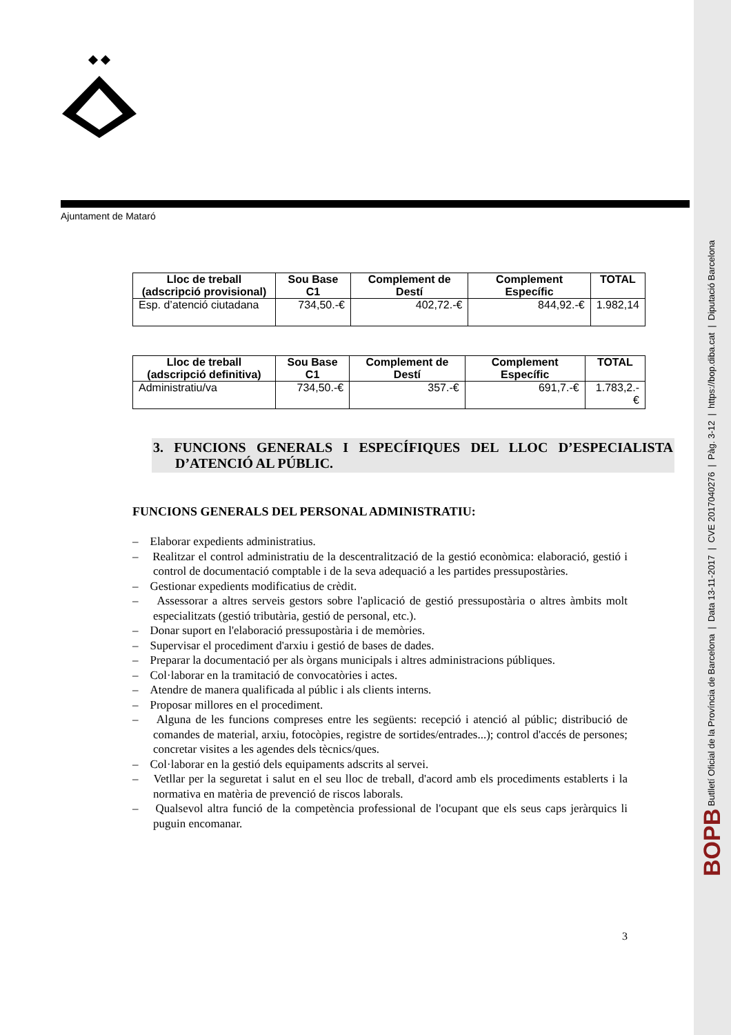BOPB Butlletí Oficial de la Província de Barcelona | Data 13-11-2017 | CVE 2017040276 | Pàg. 3-12 | https://bop.diba.cat | Diputació Barcelona
Ajuntament de Mataró
| Lloc de treball (adscripció provisional) | Sou Base C1 | Complement de Destí | Complement Específic | TOTAL |
| --- | --- | --- | --- | --- |
| Esp. d’atenció ciutadana | 734,50.-€ | 402,72.-€ | 844,92.-€ | 1.982,14 |
| Lloc de treball (adscripció definitiva) | Sou Base C1 | Complement de Destí | Complement Específic | TOTAL |
| --- | --- | --- | --- | --- |
| Administratiu/va | 734,50.-€ | 357.-€ | 691,7.-€ | 1.783,2.-€ |
3. FUNCIONS GENERALS I ESPECÍFIQUES DEL LLOC D’ESPECIALISTA D’ATENCIÓ AL PÚBLIC.
FUNCIONS GENERALS DEL PERSONAL ADMINISTRATIU:
– Elaborar expedients administratius.
– Realitzar el control administratiu de la descentralització de la gestió econòmica: elaboració, gestió i control de documentació comptable i de la seva adequació a les partides pressupostàries.
– Gestionar expedients modificatius de crèdit.
– Assessorar a altres serveis gestors sobre l'aplicació de gestió pressupostària o altres àmbits molt especialitzats (gestió tributària, gestió de personal, etc.).
– Donar suport en l'elaboració pressupostària i de memòries.
– Supervisar el procediment d'arxiu i gestió de bases de dades.
– Preparar la documentació per als òrgans municipals i altres administracions públiques.
– Col·laborar en la tramitació de convocatòries i actes.
– Atendre de manera qualificada al públic i als clients interns.
– Proposar millores en el procediment.
– Alguna de les funcions compreses entre les següents: recepció i atenció al públic; distribució de comandes de material, arxiu, fotocòpies, registre de sortides/entrades...); control d'accés de persones; concretar visites a les agendes dels tècnics/ques.
– Col·laborar en la gestió dels equipaments adscrits al servei.
– Vetllar per la seguretat i salut en el seu lloc de treball, d'acord amb els procediments establerts i la normativa en matèria de prevenció de riscos laborals.
– Qualsevol altra funció de la competència professional de l'ocupant que els seus caps jeràrquics li puguin encomanar.
3